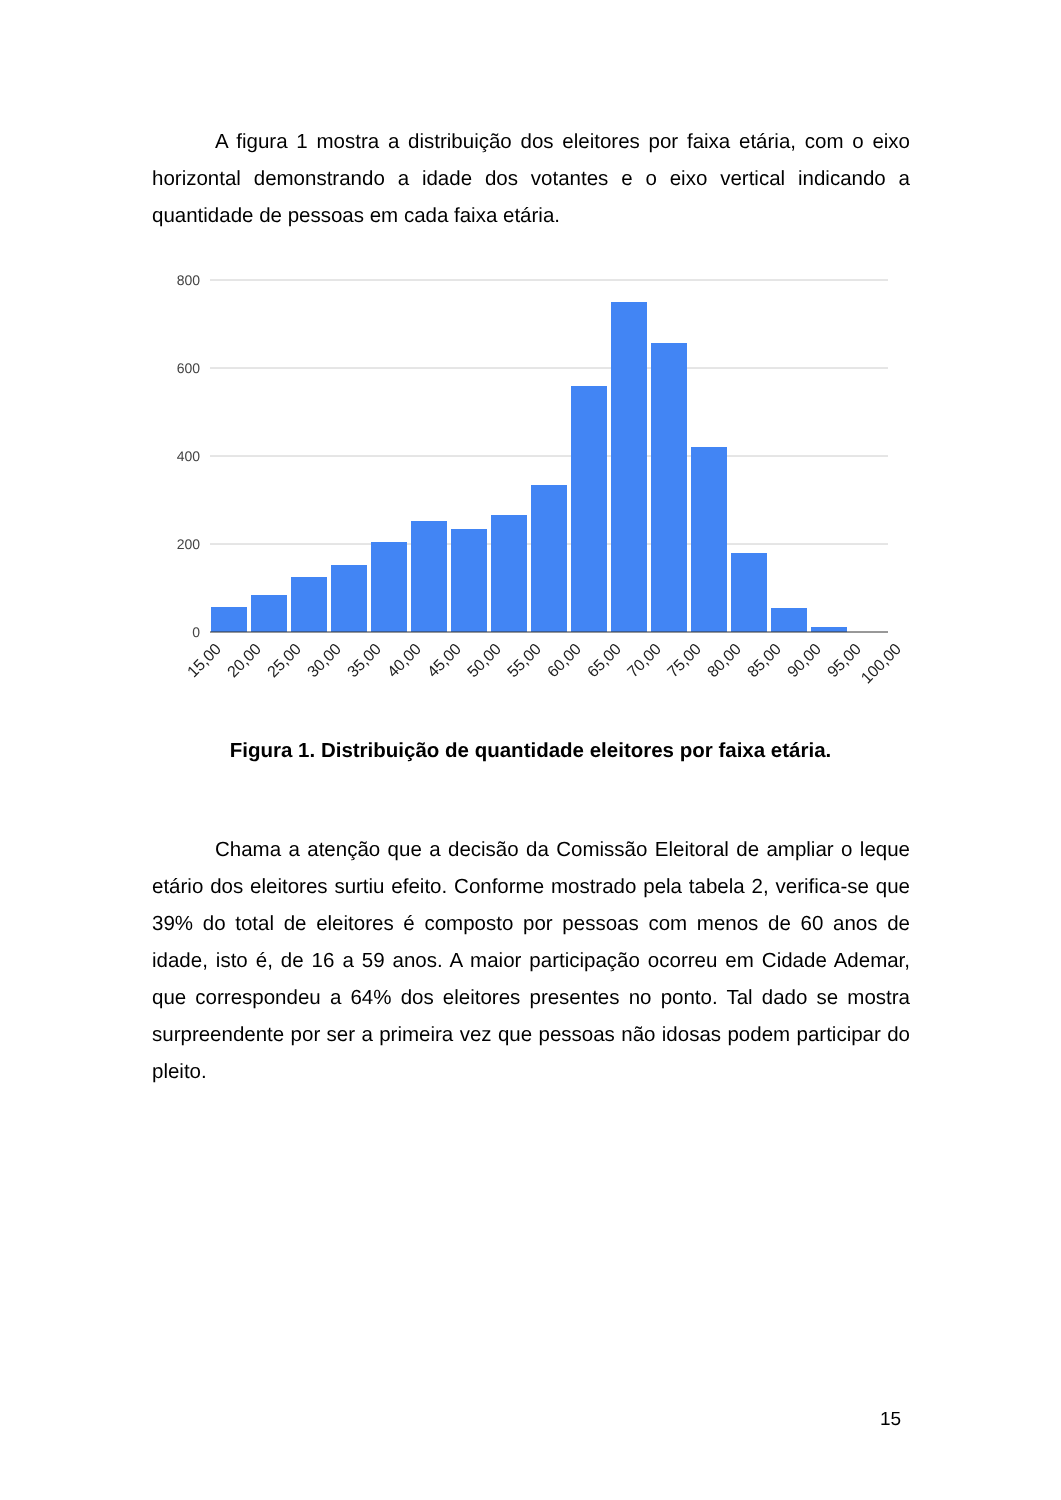A figura 1 mostra a distribuição dos eleitores por faixa etária, com o eixo horizontal demonstrando a idade dos votantes e o eixo vertical indicando a quantidade de pessoas em cada faixa etária.
800
600
400
200
0
15,00
20,00
25,00
30,00
35,00
40,00
45,00
50,00
55,00
60,00
65,00
70,00
75,00
80,00
85,00
90,00
95,00
100,00
Figura 1. Distribuição de quantidade eleitores por faixa etária.
Chama a atenção que a decisão da Comissão Eleitoral de ampliar o leque etário dos eleitores surtiu efeito. Conforme mostrado pela tabela 2, verifica-se que 39% do total de eleitores é composto por pessoas com menos de 60 anos de idade, isto é, de 16 a 59 anos. A maior participação ocorreu em Cidade Ademar, que correspondeu a 64% dos eleitores presentes no ponto. Tal dado se mostra surpreendente por ser a primeira vez que pessoas não idosas podem participar do pleito.
15